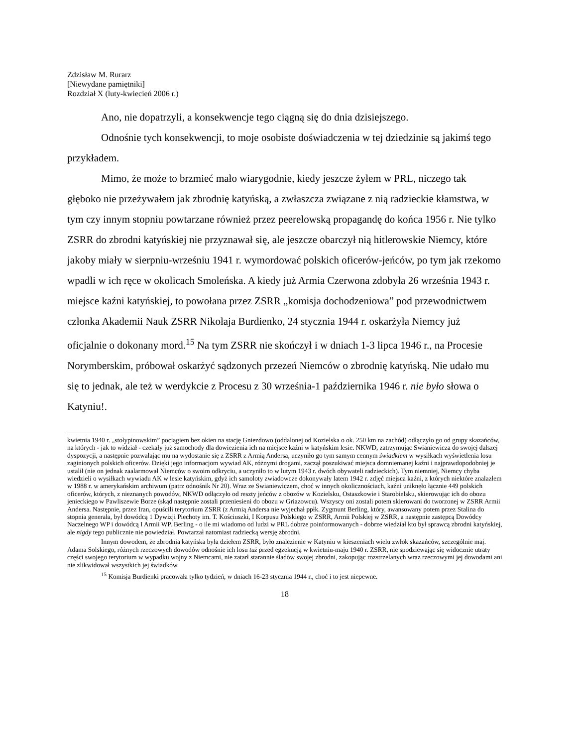Zdzisław M. Rurarz
[Niewydane pamiętniki]
Rozdział X (luty-kwiecień 2006 r.)
Ano, nie dopatrzyli, a konsekwencje tego ciągną się do dnia dzisiejszego.
Odnośnie tych konsekwencji, to moje osobiste doświadczenia w tej dziedzinie są jakimś tego przykładem.
Mimo, że może to brzmieć mało wiarygodnie, kiedy jeszcze żyłem w PRL, niczego tak głęboko nie przeżywałem jak zbrodnię katyńską, a zwłaszcza związane z nią radzieckie kłamstwa, w tym czy innym stopniu powtarzane również przez peerelowską propagandę do końca 1956 r. Nie tylko ZSRR do zbrodni katyńskiej nie przyznawał się, ale jeszcze obarczył nią hitlerowskie Niemcy, które jakoby miały w sierpniu-wrześniu 1941 r. wymordować polskich oficerów-jeńców, po tym jak rzekomo wpadli w ich ręce w okolicach Smoleńska. A kiedy już Armia Czerwona zdobyła 26 września 1943 r. miejsce kaźni katyńskiej, to powołana przez ZSRR „komisja dochodzeniowa” pod przewodnictwem członka Akademii Nauk ZSRR Nikołaja Burdienko, 24 stycznia 1944 r. oskarżyła Niemcy już oficjalnie o dokonany mord.<sup>15</sup> Na tym ZSRR nie skończył i w dniach 1-3 lipca 1946 r., na Procesie Norymberskim, próbował oskarżyć sądzonych przezeń Niemców o zbrodnię katyńską. Nie udało mu się to jednak, ale też w werdykcie z Procesu z 30 września-1 października 1946 r. nie było słowa o Katyniu!.
kwietnia 1940 r. „stołypinowskim” pociągiem bez okien na stację Gniezdowo (oddalonej od Kozielska o ok. 250 km na zachód) odłączyło go od grupy skazańców, na których - jak to widział - czekały już samochody dla dowiezienia ich na miejsce kaźni w katyńskim lesie. NKWD, zatrzymując Swianiewicza do swojej dalszej dyspozycji, a następnie pozwalając mu na wydostanie się z ZSRR z Armią Andersa, uczyniło go tym samym cennym świadkiem w wysiłkach wyświetlenia losu zaginionych polskich oficerów. Dzięki jego informacjom wywiad AK, różnymi drogami, zaczął poszukiwać miejsca domniemanej kaźni i najprawdopodobniej je ustalił (nie on jednak zaalarmował Niemców o swoim odkryciu, a uczyniło to w lutym 1943 r. dwóch obywateli radzieckich). Tym niemniej, Niemcy chyba wiedzieli o wysiłkach wywiadu AK w lesie katyńskim, gdyż ich samoloty zwiadowcze dokonywały latem 1942 r. zdjęć miejsca kaźni, z których niektóre znalazłem w 1988 r. w amerykańskim archiwum (patrz odnośnik Nr 20). Wraz ze Swianiewiczem, choć w innych okolicznościach, kaźni uniknęło łącznie 449 polskich oficerów, których, z nieznanych powodów, NKWD odłączyło od reszty jeńców z obozów w Kozielsku, Ostaszkowie i Starobielsku, skierowując ich do obozu jenieckiego w Pawliszewie Borze (skąd następnie zostali przeniesieni do obozu w Griazowcu). Wszyscy oni zostali potem skierowani do tworzonej w ZSRR Armii Andersa. Następnie, przez Iran, opuścili terytorium ZSRR (z Armią Andersa nie wyjechał ppłk. Zygmunt Berling, który, awansowany potem przez Stalina do stopnia generała, był dowódcą 1 Dywizji Piechoty im. T. Kościuszki, I Korpusu Polskiego w ZSRR, Armii Polskiej w ZSRR, a następnie zastępcą Dowódcy Naczelnego WP i dowódcą I Armii WP. Berling - o ile mi wiadomo od ludzi w PRL dobrze poinformowanych - dobrze wiedział kto był sprawcą zbrodni katyńskiej, ale nigdy tego publicznie nie powiedział. Powtarzał natomiast radziecką wersję zbrodni.
Innym dowodem, że zbrodnia katyńska była dziełem ZSRR, było znalezienie w Katyniu w kieszeniach wielu zwłok skazańców, szczególnie maj. Adama Solskiego, różnych rzeczowych dowodów odnośnie ich losu tuż przed egzekucją w kwietniu-maju 1940 r. ZSRR, nie spodziewając się widocznie utraty części swojego terytorium w wypadku wojny z Niemcami, nie zatarł starannie śladów swojej zbrodni, zakopując rozstrzelanych wraz rzeczowymi jej dowodami ani nie zlikwidował wszystkich jej świadków.
<sup>15</sup> Komisja Burdienki pracowała tylko tydzień, w dniach 16-23 stycznia 1944 r., choć i to jest niepewne.
18